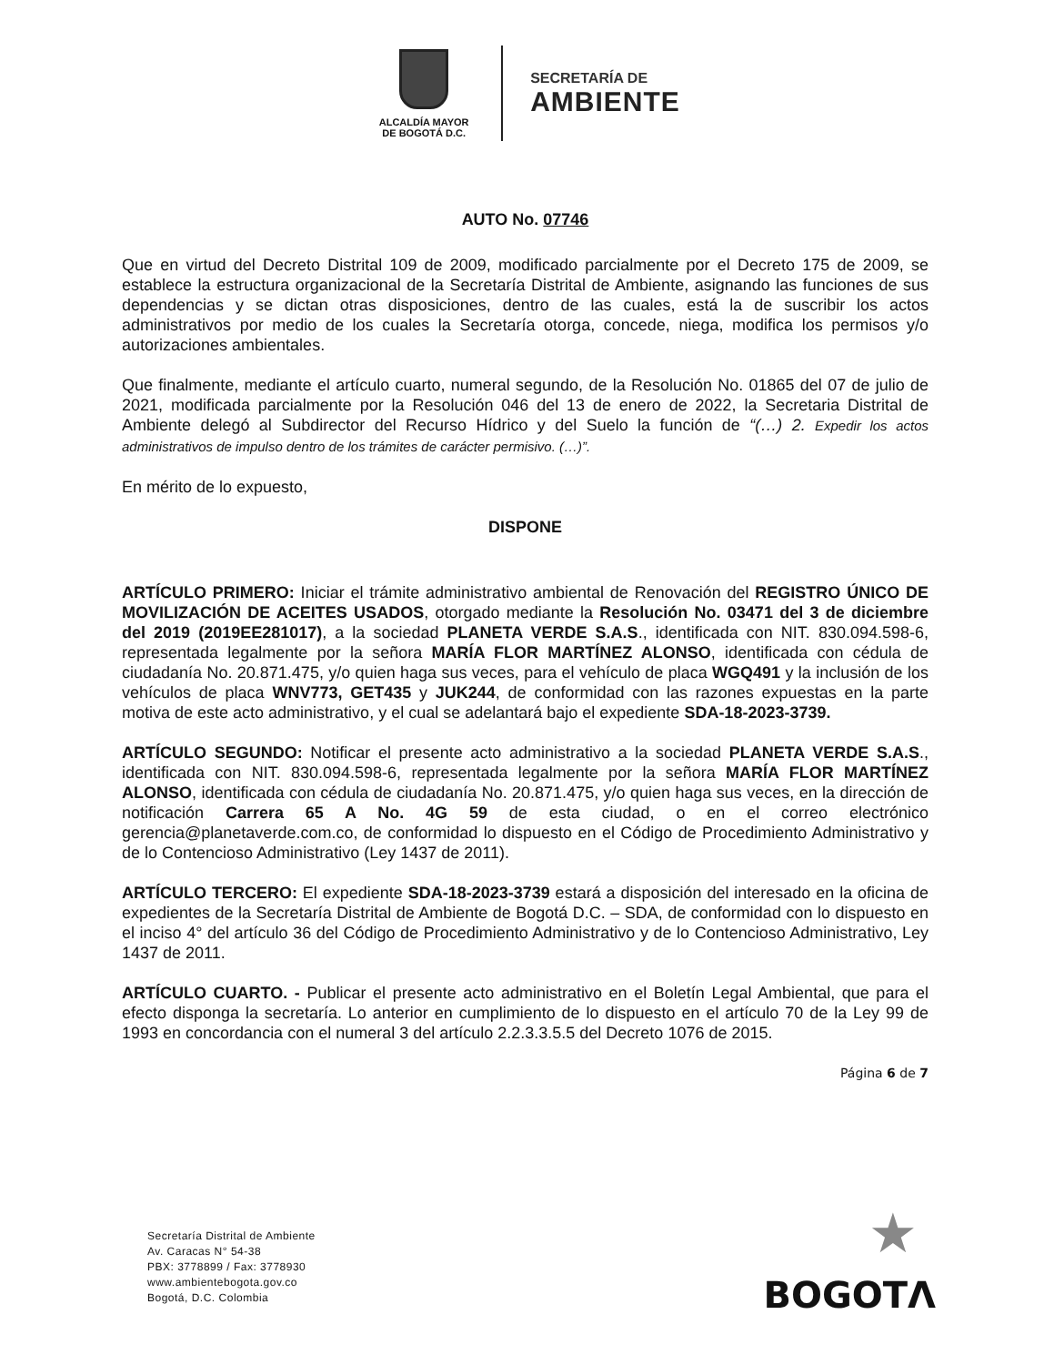ALCALDÍA MAYOR
DE BOGOTÁ D.C.
SECRETARÍA DE
AMBIENTE
AUTO No. 07746
Que en virtud del Decreto Distrital 109 de 2009, modificado parcialmente por el Decreto 175 de 2009, se establece la estructura organizacional de la Secretaría Distrital de Ambiente, asignando las funciones de sus dependencias y se dictan otras disposiciones, dentro de las cuales, está la de suscribir los actos administrativos por medio de los cuales la Secretaría otorga, concede, niega, modifica los permisos y/o autorizaciones ambientales.
Que finalmente, mediante el artículo cuarto, numeral segundo, de la Resolución No. 01865 del 07 de julio de 2021, modificada parcialmente por la Resolución 046 del 13 de enero de 2022, la Secretaria Distrital de Ambiente delegó al Subdirector del Recurso Hídrico y del Suelo la función de “(…) 2. Expedir los actos administrativos de impulso dentro de los trámites de carácter permisivo. (…)”.
En mérito de lo expuesto,
DISPONE
ARTÍCULO PRIMERO: Iniciar el trámite administrativo ambiental de Renovación del REGISTRO ÚNICO DE MOVILIZACIÓN DE ACEITES USADOS, otorgado mediante la Resolución No. 03471 del 3 de diciembre del 2019 (2019EE281017), a la sociedad PLANETA VERDE S.A.S., identificada con NIT. 830.094.598-6, representada legalmente por la señora MARÍA FLOR MARTÍNEZ ALONSO, identificada con cédula de ciudadanía No. 20.871.475, y/o quien haga sus veces, para el vehículo de placa WGQ491 y la inclusión de los vehículos de placa WNV773, GET435 y JUK244, de conformidad con las razones expuestas en la parte motiva de este acto administrativo, y el cual se adelantará bajo el expediente SDA-18-2023-3739.
ARTÍCULO SEGUNDO: Notificar el presente acto administrativo a la sociedad PLANETA VERDE S.A.S., identificada con NIT. 830.094.598-6, representada legalmente por la señora MARÍA FLOR MARTÍNEZ ALONSO, identificada con cédula de ciudadanía No. 20.871.475, y/o quien haga sus veces, en la dirección de notificación Carrera 65 A No. 4G 59 de esta ciudad, o en el correo electrónico gerencia@planetaverde.com.co, de conformidad lo dispuesto en el Código de Procedimiento Administrativo y de lo Contencioso Administrativo (Ley 1437 de 2011).
ARTÍCULO TERCERO: El expediente SDA-18-2023-3739 estará a disposición del interesado en la oficina de expedientes de la Secretaría Distrital de Ambiente de Bogotá D.C. – SDA, de conformidad con lo dispuesto en el inciso 4° del artículo 36 del Código de Procedimiento Administrativo y de lo Contencioso Administrativo, Ley 1437 de 2011.
ARTÍCULO CUARTO. - Publicar el presente acto administrativo en el Boletín Legal Ambiental, que para el efecto disponga la secretaría. Lo anterior en cumplimiento de lo dispuesto en el artículo 70 de la Ley 99 de 1993 en concordancia con el numeral 3 del artículo 2.2.3.3.5.5 del Decreto 1076 de 2015.
Página 6 de 7
Secretaría Distrital de Ambiente
Av. Caracas N° 54-38
PBX: 3778899 / Fax: 3778930
www.ambientebogota.gov.co
Bogotá, D.C. Colombia
★
BOGOTΛ